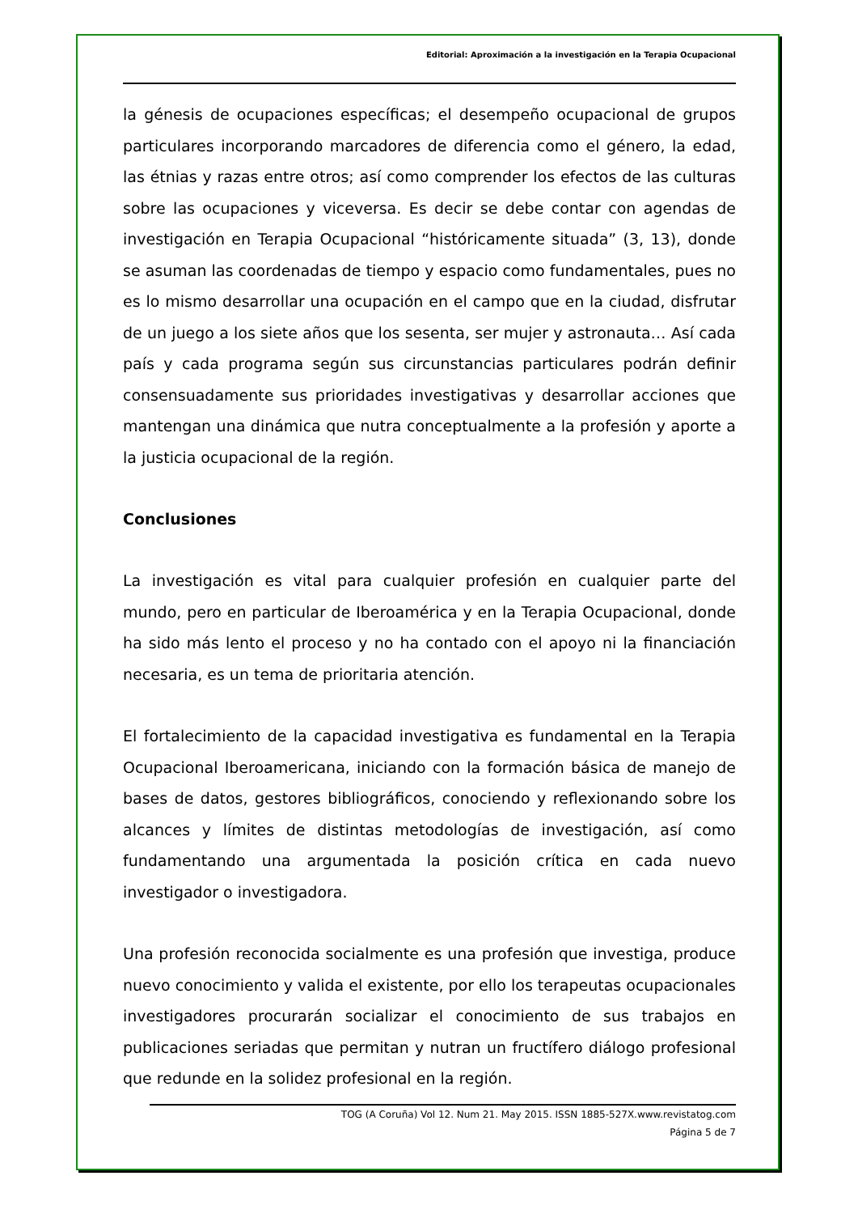Editorial: Aproximación a la investigación en la Terapia Ocupacional
la génesis de ocupaciones específicas; el desempeño ocupacional de grupos particulares incorporando marcadores de diferencia como el género, la edad, las étnias y razas entre otros; así como comprender los efectos de las culturas sobre las ocupaciones y viceversa. Es decir se debe contar con agendas de investigación en Terapia Ocupacional “históricamente situada” (3, 13), donde se asuman las coordenadas de tiempo y espacio como fundamentales, pues no es lo mismo desarrollar una ocupación en el campo que en la ciudad, disfrutar de un juego a los siete años que los sesenta, ser mujer y astronauta… Así cada país y cada programa según sus circunstancias particulares podrán definir consensuadamente sus prioridades investigativas y desarrollar acciones que mantengan una dinámica que nutra conceptualmente a la profesión y aporte a la justicia ocupacional de la región.
Conclusiones
La investigación es vital para cualquier profesión en cualquier parte del mundo, pero en particular de Iberoamérica y en la Terapia Ocupacional, donde ha sido más lento el proceso y no ha contado con el apoyo ni la financiación necesaria, es un tema de prioritaria atención.
El fortalecimiento de la capacidad investigativa es fundamental en la Terapia Ocupacional Iberoamericana, iniciando con la formación básica de manejo de bases de datos, gestores bibliográficos, conociendo y reflexionando sobre los alcances y límites de distintas metodologías de investigación, así como fundamentando una argumentada la posición crítica en cada nuevo investigador o investigadora.
Una profesión reconocida socialmente es una profesión que investiga, produce nuevo conocimiento y valida el existente, por ello los terapeutas ocupacionales investigadores procurarán socializar el conocimiento de sus trabajos en publicaciones seriadas que permitan y nutran un fructífero diálogo profesional que redunde en la solidez profesional en la región.
TOG (A Coruña) Vol 12. Num 21. May 2015. ISSN 1885-527X.www.revistatog.com
Página 5 de 7